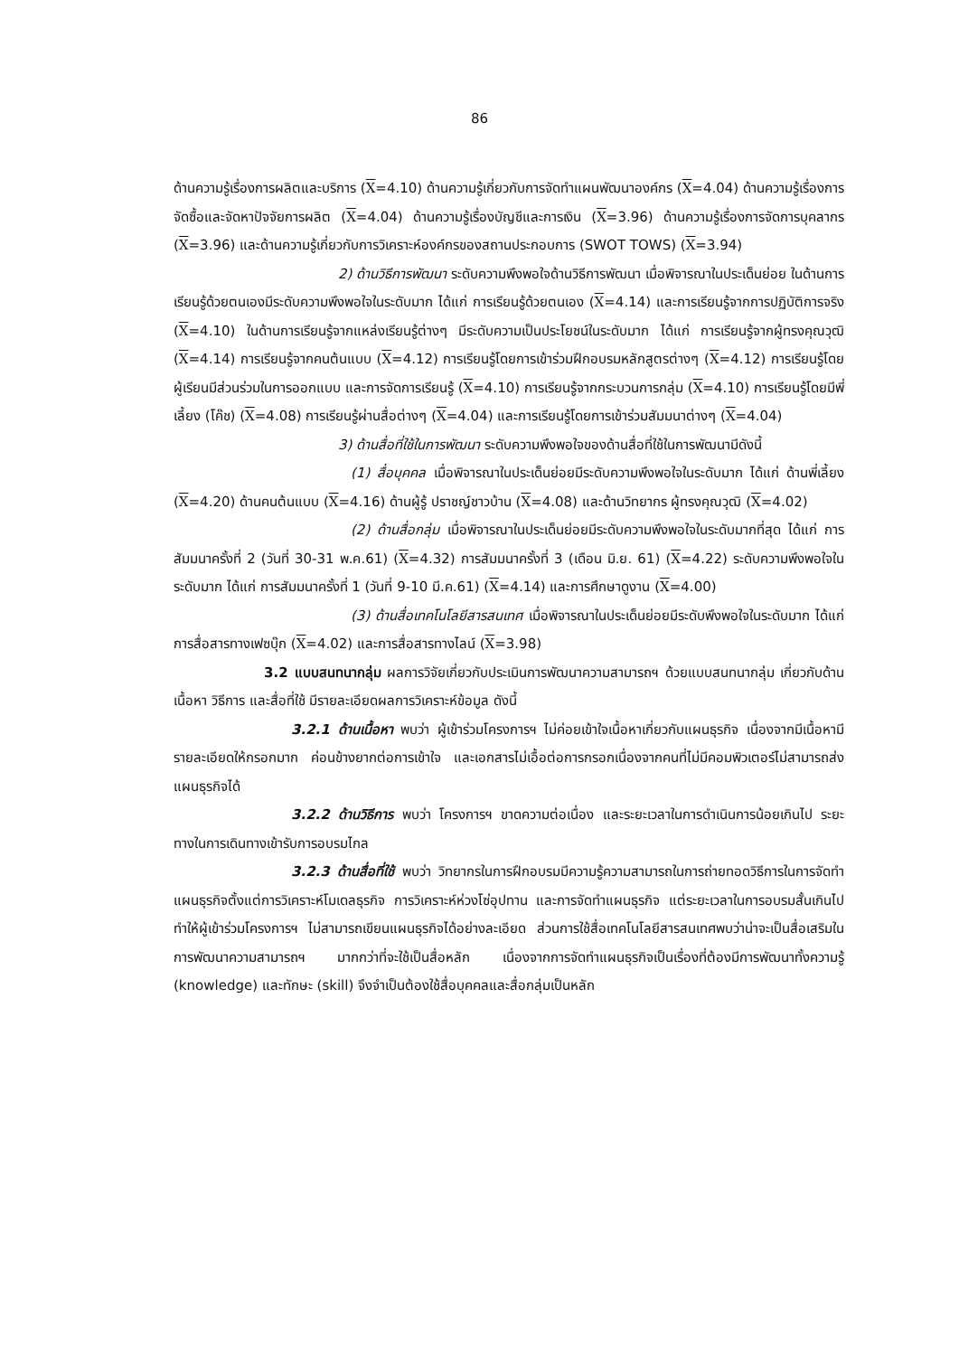86
ด้านความรู้เรื่องการผลิตและบริการ (X=4.10) ด้านความรู้เกี่ยวกับการจัดทำแผนพัฒนาองค์กร (X=4.04) ด้านความรู้เรื่องการจัดซื้อและจัดหาปัจจัยการผลิต (X=4.04) ด้านความรู้เรื่องบัญชีและการเงิน (X=3.96) ด้านความรู้เรื่องการจัดการบุคลากร (X=3.96) และด้านความรู้เกี่ยวกับการวิเคราะห์องค์กรของสถานประกอบการ (SWOT TOWS) (X=3.94)
2) ด้านวิธีการพัฒนา ระดับความพึงพอใจด้านวิธีการพัฒนา เมื่อพิจารณาในประเด็นย่อย ในด้านการเรียนรู้ด้วยตนเองมีระดับความพึงพอใจในระดับมาก ได้แก่ การเรียนรู้ด้วยตนเอง (X=4.14) และการเรียนรู้จากการปฏิบัติการจริง (X=4.10) ในด้านการเรียนรู้จากแหล่งเรียนรู้ต่างๆ มีระดับความเป็นประโยชน์ในระดับมาก ได้แก่ การเรียนรู้จากผู้ทรงคุณวุฒิ (X=4.14) การเรียนรู้จากคนต้นแบบ (X=4.12) การเรียนรู้โดยการเข้าร่วมฝึกอบรมหลักสูตรต่างๆ (X=4.12) การเรียนรู้โดยผู้เรียนมีส่วนร่วมในการออกแบบ และการจัดการเรียนรู้ (X=4.10) การเรียนรู้จากกระบวนการกลุ่ม (X=4.10) การเรียนรู้โดยมีพี่เลี้ยง (โค๊ช) (X=4.08) การเรียนรู้ผ่านสื่อต่างๆ (X=4.04) และการเรียนรู้โดยการเข้าร่วมสัมมนาต่างๆ (X=4.04)
3) ด้านสื่อที่ใช้ในการพัฒนา ระดับความพึงพอใจของด้านสื่อที่ใช้ในการพัฒนามีดังนี้
(1) สื่อบุคคล เมื่อพิจารณาในประเด็นย่อยมีระดับความพึงพอใจในระดับมาก ได้แก่ ด้านพี่เลี้ยง (X=4.20) ด้านคนต้นแบบ (X=4.16) ด้านผู้รู้ ปราชญ์ชาวบ้าน (X=4.08) และด้านวิทยากร ผู้ทรงคุณวุฒิ (X=4.02)
(2) ด้านสื่อกลุ่ม เมื่อพิจารณาในประเด็นย่อยมีระดับความพึงพอใจในระดับมากที่สุด ได้แก่ การสัมมนาครั้งที่ 2 (วันที่ 30-31 พ.ค.61) (X=4.32) การสัมมนาครั้งที่ 3 (เดือน มิ.ย. 61) (X=4.22) ระดับความพึงพอใจในระดับมาก ได้แก่ การสัมมนาครั้งที่ 1 (วันที่ 9-10 มี.ค.61) (X=4.14) และการศึกษาดูงาน (X=4.00)
(3) ด้านสื่อเทคโนโลยีสารสนเทศ เมื่อพิจารณาในประเด็นย่อยมีระดับพึงพอใจในระดับมาก ได้แก่ การสื่อสารทางเฟซบุ๊ก (X=4.02) และการสื่อสารทางไลน์ (X=3.98)
3.2 แบบสนทนากลุ่ม ผลการวิจัยเกี่ยวกับประเมินการพัฒนาความสามารถฯ ด้วยแบบสนทนากลุ่ม เกี่ยวกับด้านเนื้อหา วิธีการ และสื่อที่ใช้ มีรายละเอียดผลการวิเคราะห์ข้อมูล ดังนี้
3.2.1 ด้านเนื้อหา พบว่า ผู้เข้าร่วมโครงการฯ ไม่ค่อยเข้าใจเนื้อหาเกี่ยวกับแผนธุรกิจ เนื่องจากมีเนื้อหามีรายละเอียดให้กรอกมาก ค่อนข้างยากต่อการเข้าใจ และเอกสารไม่เอื้อต่อการกรอกเนื่องจากคนที่ไม่มีคอมพิวเตอร์ไม่สามารถส่งแผนธุรกิจได้
3.2.2 ด้านวิธีการ พบว่า โครงการฯ ขาดความต่อเนื่อง และระยะเวลาในการดำเนินการน้อยเกินไป ระยะทางในการเดินทางเข้ารับการอบรมไกล
3.2.3 ด้านสื่อที่ใช้ พบว่า วิทยากรในการฝึกอบรมมีความรู้ความสามารถในการถ่ายทอดวิธีการในการจัดทำแผนธุรกิจตั้งแต่การวิเคราะห์โมเดลธุรกิจ การวิเคราะห์ห่วงโซ่อุปทาน และการจัดทำแผนธุรกิจ แต่ระยะเวลาในการอบรมสั้นเกินไป ทำให้ผู้เข้าร่วมโครงการฯ ไม่สามารถเขียนแผนธุรกิจได้อย่างละเอียด ส่วนการใช้สื่อเทคโนโลยีสารสนเทศพบว่าน่าจะเป็นสื่อเสริมในการพัฒนาความสามารถฯ มากกว่าที่จะใช้เป็นสื่อหลัก เนื่องจากการจัดทำแผนธุรกิจเป็นเรื่องที่ต้องมีการพัฒนาทั้งความรู้ (knowledge) และทักษะ (skill) จึงจำเป็นต้องใช้สื่อบุคคลและสื่อกลุ่มเป็นหลัก